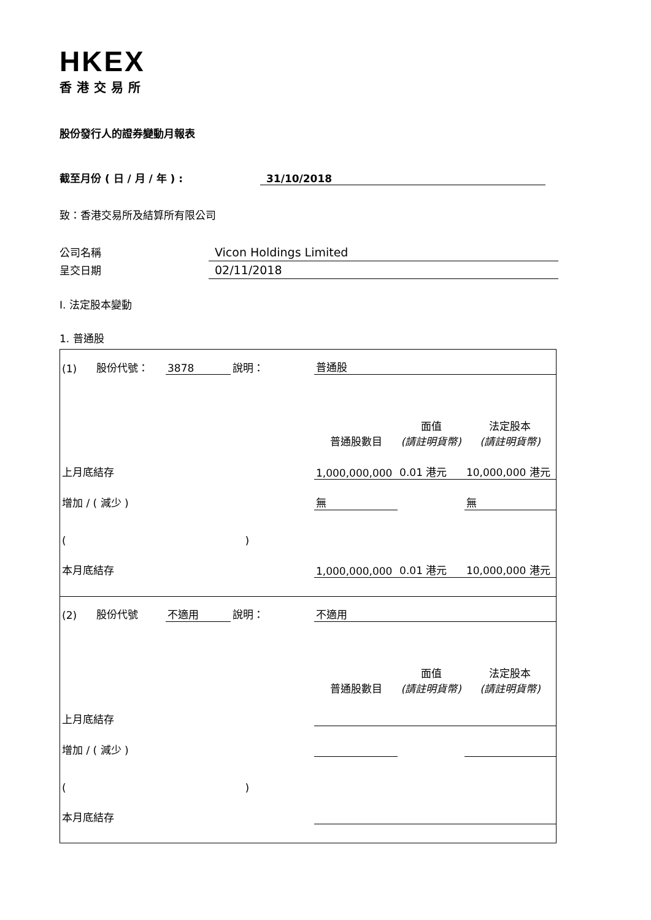HKEX
香港交易所
股份發行人的證券變動月報表
截至月份 ( 日 / 月 / 年 ) : 31/10/2018
致：香港交易所及結算所有限公司
公司名稱 Vicon Holdings Limited
呈交日期 02/11/2018
I. 法定股本變動
1. 普通股
| (1) | 股份代號： | 3878 | 說明： | 普通股 | | |
| | | | | 普通股數目 | 面值 (請註明貨幣) | 法定股本 (請註明貨幣) |
| 上月底結存 | | | | 1,000,000,000 | 0.01 港元 | 10,000,000 港元 |
| 增加 / ( 減少 ) | | | | 無 | | 無 |
| ( ) | | | | | | |
| 本月底結存 | | | | 1,000,000,000 | 0.01 港元 | 10,000,000 港元 |
| (2) | 股份代號 | 不適用 | 說明： | 不適用 | | |
| | | | | 普通股數目 | 面值 (請註明貨幣) | 法定股本 (請註明貨幣) |
| 上月底結存 | | | | | | |
| 增加 / ( 減少 ) | | | | | | |
| ( ) | | | | | | |
| 本月底結存 | | | | | | |